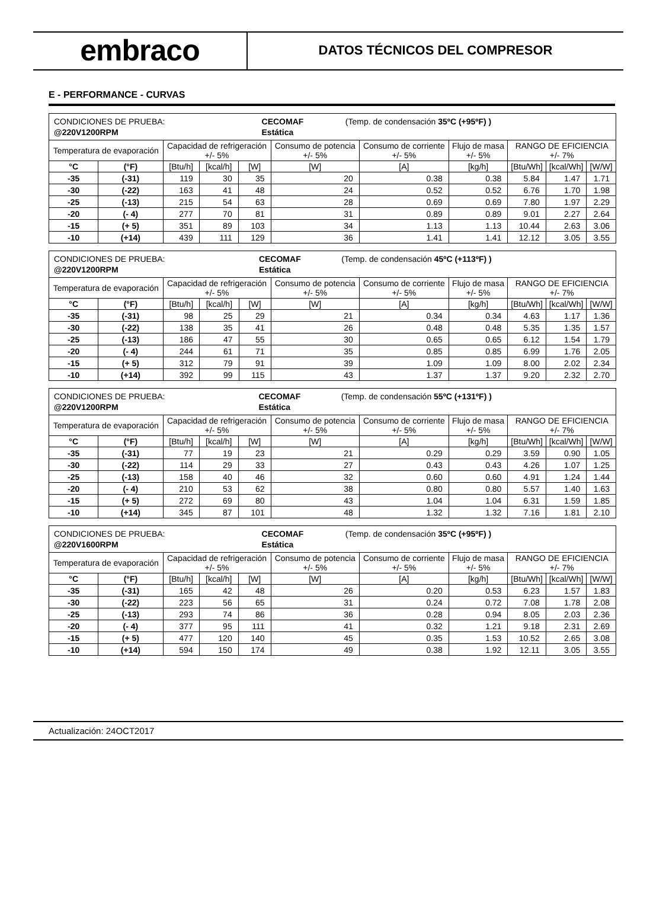embraco
DATOS TÉCNICOS DEL COMPRESOR
E - PERFORMANCE - CURVAS
| / CONDICIONES DE PRUEBA: / CECOMAF / (Temp. de condensación 35ºC (+95ºF) ) / / @220V1200RPM / Estática / / | | | | | | | | | | |
| Temperatura de evaporación | | Capacidad de refrigeración +/- 5% | | | Consumo de potencia +/- 5% | Consumo de corriente +/- 5% | Flujo de masa +/- 5% | RANGO DE EFICIENCIA +/- 7% | | |
| °C | (°F) | [Btu/h] | [kcal/h] | [W] | [W] | [A] | [kg/h] | [Btu/Wh] | [kcal/Wh] | [W/W] |
| -35 | (-31) | 119 | 30 | 35 | 20 | 0.38 | 0.38 | 5.84 | 1.47 | 1.71 |
| -30 | (-22) | 163 | 41 | 48 | 24 | 0.52 | 0.52 | 6.76 | 1.70 | 1.98 |
| -25 | (-13) | 215 | 54 | 63 | 28 | 0.69 | 0.69 | 7.80 | 1.97 | 2.29 |
| -20 | (- 4) | 277 | 70 | 81 | 31 | 0.89 | 0.89 | 9.01 | 2.27 | 2.64 |
| -15 | (+ 5) | 351 | 89 | 103 | 34 | 1.13 | 1.13 | 10.44 | 2.63 | 3.06 |
| -10 | (+14) | 439 | 111 | 129 | 36 | 1.41 | 1.41 | 12.12 | 3.05 | 3.55 |
| / CONDICIONES DE PRUEBA: / CECOMAF / (Temp. de condensación 45ºC (+113ºF) ) / / @220V1200RPM / Estática / / | | | | | | | | | | |
| Temperatura de evaporación | | Capacidad de refrigeración +/- 5% | | | Consumo de potencia +/- 5% | Consumo de corriente +/- 5% | Flujo de masa +/- 5% | RANGO DE EFICIENCIA +/- 7% | | |
| °C | (°F) | [Btu/h] | [kcal/h] | [W] | [W] | [A] | [kg/h] | [Btu/Wh] | [kcal/Wh] | [W/W] |
| -35 | (-31) | 98 | 25 | 29 | 21 | 0.34 | 0.34 | 4.63 | 1.17 | 1.36 |
| -30 | (-22) | 138 | 35 | 41 | 26 | 0.48 | 0.48 | 5.35 | 1.35 | 1.57 |
| -25 | (-13) | 186 | 47 | 55 | 30 | 0.65 | 0.65 | 6.12 | 1.54 | 1.79 |
| -20 | (- 4) | 244 | 61 | 71 | 35 | 0.85 | 0.85 | 6.99 | 1.76 | 2.05 |
| -15 | (+ 5) | 312 | 79 | 91 | 39 | 1.09 | 1.09 | 8.00 | 2.02 | 2.34 |
| -10 | (+14) | 392 | 99 | 115 | 43 | 1.37 | 1.37 | 9.20 | 2.32 | 2.70 |
| / CONDICIONES DE PRUEBA: / CECOMAF / (Temp. de condensación 55ºC (+131ºF) ) / / @220V1200RPM / Estática / / | | | | | | | | | | |
| Temperatura de evaporación | | Capacidad de refrigeración +/- 5% | | | Consumo de potencia +/- 5% | Consumo de corriente +/- 5% | Flujo de masa +/- 5% | RANGO DE EFICIENCIA +/- 7% | | |
| °C | (°F) | [Btu/h] | [kcal/h] | [W] | [W] | [A] | [kg/h] | [Btu/Wh] | [kcal/Wh] | [W/W] |
| -35 | (-31) | 77 | 19 | 23 | 21 | 0.29 | 0.29 | 3.59 | 0.90 | 1.05 |
| -30 | (-22) | 114 | 29 | 33 | 27 | 0.43 | 0.43 | 4.26 | 1.07 | 1.25 |
| -25 | (-13) | 158 | 40 | 46 | 32 | 0.60 | 0.60 | 4.91 | 1.24 | 1.44 |
| -20 | (- 4) | 210 | 53 | 62 | 38 | 0.80 | 0.80 | 5.57 | 1.40 | 1.63 |
| -15 | (+ 5) | 272 | 69 | 80 | 43 | 1.04 | 1.04 | 6.31 | 1.59 | 1.85 |
| -10 | (+14) | 345 | 87 | 101 | 48 | 1.32 | 1.32 | 7.16 | 1.81 | 2.10 |
| / CONDICIONES DE PRUEBA: / CECOMAF / (Temp. de condensación 35ºC (+95ºF) ) / / @220V1600RPM / Estática / / | | | | | | | | | | |
| Temperatura de evaporación | | Capacidad de refrigeración +/- 5% | | | Consumo de potencia +/- 5% | Consumo de corriente +/- 5% | Flujo de masa +/- 5% | RANGO DE EFICIENCIA +/- 7% | | |
| °C | (°F) | [Btu/h] | [kcal/h] | [W] | [W] | [A] | [kg/h] | [Btu/Wh] | [kcal/Wh] | [W/W] |
| -35 | (-31) | 165 | 42 | 48 | 26 | 0.20 | 0.53 | 6.23 | 1.57 | 1.83 |
| -30 | (-22) | 223 | 56 | 65 | 31 | 0.24 | 0.72 | 7.08 | 1.78 | 2.08 |
| -25 | (-13) | 293 | 74 | 86 | 36 | 0.28 | 0.94 | 8.05 | 2.03 | 2.36 |
| -20 | (- 4) | 377 | 95 | 111 | 41 | 0.32 | 1.21 | 9.18 | 2.31 | 2.69 |
| -15 | (+ 5) | 477 | 120 | 140 | 45 | 0.35 | 1.53 | 10.52 | 2.65 | 3.08 |
| -10 | (+14) | 594 | 150 | 174 | 49 | 0.38 | 1.92 | 12.11 | 3.05 | 3.55 |
Actualización: 24OCT2017